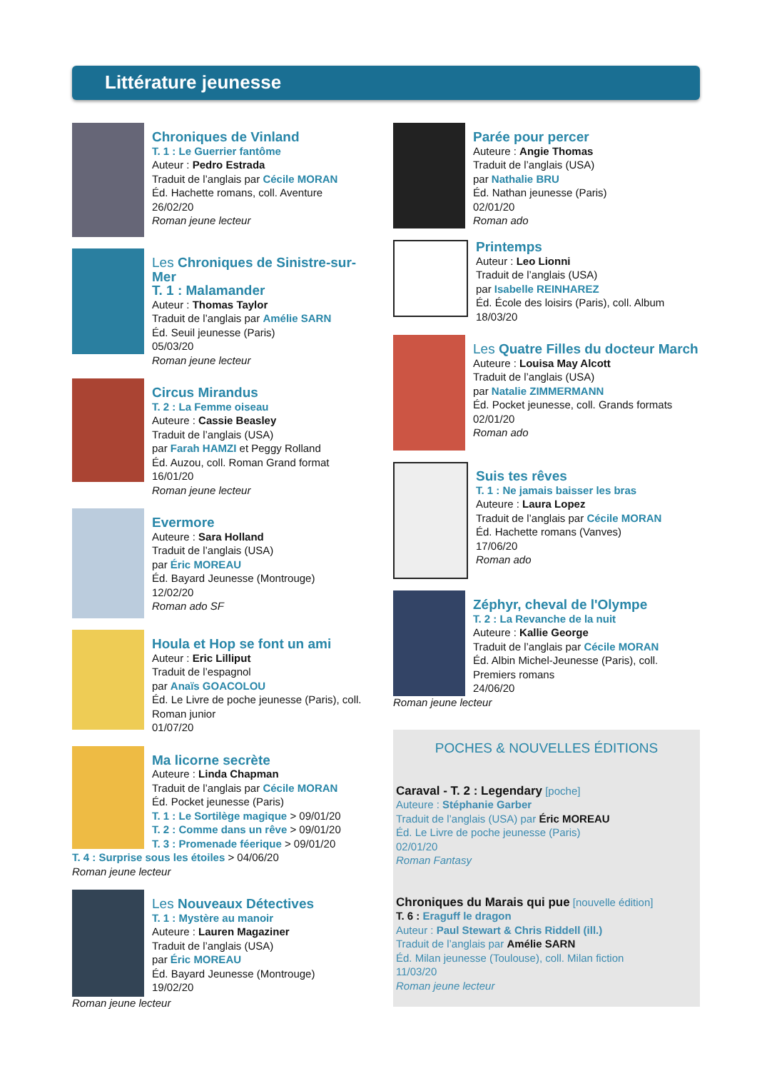Littérature jeunesse
Chroniques de Vinland
T. 1 : Le Guerrier fantôme
Auteur : Pedro Estrada
Traduit de l’anglais par Cécile MORAN
Éd. Hachette romans, coll. Aventure
26/02/20
Roman jeune lecteur
Les Chroniques de Sinistre-sur-Mer
T. 1 : Malamander
Auteur : Thomas Taylor
Traduit de l’anglais par Amélie SARN
Éd. Seuil jeunesse (Paris)
05/03/20
Roman jeune lecteur
Circus Mirandus
T. 2 : La Femme oiseau
Auteure : Cassie Beasley
Traduit de l’anglais (USA)
par Farah HAMZI et Peggy Rolland
Éd. Auzou, coll. Roman Grand format
16/01/20
Roman jeune lecteur
Evermore
Auteure : Sara Holland
Traduit de l’anglais (USA)
par Éric MOREAU
Éd. Bayard Jeunesse (Montrouge)
12/02/20
Roman ado SF
Houla et Hop se font un ami
Auteur : Eric Lilliput
Traduit de l’espagnol
par Anaïs GOACOLOU
Éd. Le Livre de poche jeunesse (Paris), coll. Roman junior
01/07/20
Ma licorne secrète
Auteure : Linda Chapman
Traduit de l’anglais par Cécile MORAN
Éd. Pocket jeunesse (Paris)
T. 1 : Le Sortilège magique > 09/01/20
T. 2 : Comme dans un rêve > 09/01/20
T. 3 : Promenade féerique > 09/01/20
T. 4 : Surprise sous les étoiles > 04/06/20
Roman jeune lecteur
Les Nouveaux Détectives
T. 1 : Mystère au manoir
Auteure : Lauren Magaziner
Traduit de l’anglais (USA)
par Éric MOREAU
Éd. Bayard Jeunesse (Montrouge)
19/02/20
Roman jeune lecteur
Parée pour percer
Auteure : Angie Thomas
Traduit de l’anglais (USA)
par Nathalie BRU
Éd. Nathan jeunesse (Paris)
02/01/20
Roman ado
Printemps
Auteur : Leo Lionni
Traduit de l’anglais (USA)
par Isabelle REINHAREZ
Éd. École des loisirs (Paris), coll. Album
18/03/20
Les Quatre Filles du docteur March
Auteure : Louisa May Alcott
Traduit de l’anglais (USA)
par Natalie ZIMMERMANN
Éd. Pocket jeunesse, coll. Grands formats
02/01/20
Roman ado
Suis tes rêves
T. 1 : Ne jamais baisser les bras
Auteure : Laura Lopez
Traduit de l’anglais par Cécile MORAN
Éd. Hachette romans (Vanves)
17/06/20
Roman ado
Zéphyr, cheval de l'Olympe
T. 2 : La Revanche de la nuit
Auteure : Kallie George
Traduit de l’anglais par Cécile MORAN
Éd. Albin Michel-Jeunesse (Paris), coll. Premiers romans
24/06/20
Roman jeune lecteur
POCHES & NOUVELLES ÉDITIONS
Caraval - T. 2 : Legendary [poche]
Auteure : Stéphanie Garber
Traduit de l’anglais (USA) par Éric MOREAU
Éd. Le Livre de poche jeunesse (Paris)
02/01/20
Roman Fantasy
Chroniques du Marais qui pue [nouvelle édition]
T. 6 : Eraguff le dragon
Auteur : Paul Stewart & Chris Riddell (ill.)
Traduit de l’anglais par Amélie SARN
Éd. Milan jeunesse (Toulouse), coll. Milan fiction
11/03/20
Roman jeune lecteur